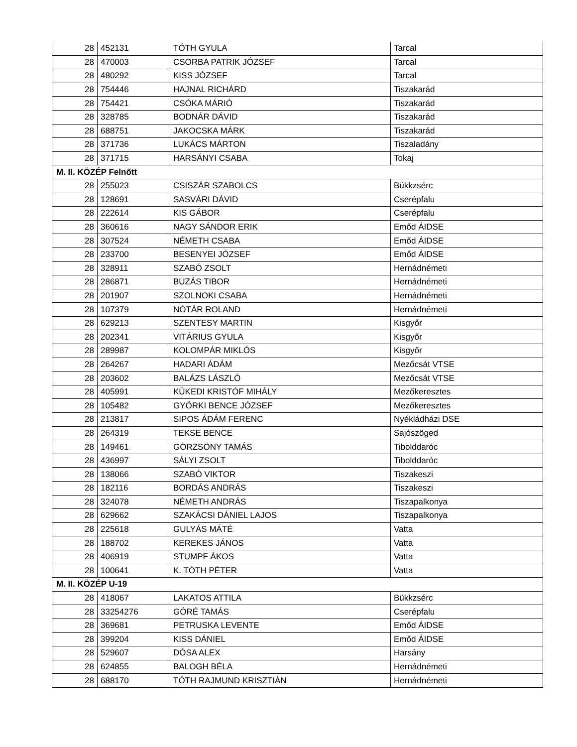| 28 | 452131 | TÓTH GYULA | Tarcal |
| 28 | 470003 | CSORBA PATRIK JÓZSEF | Tarcal |
| 28 | 480292 | KISS JÓZSEF | Tarcal |
| 28 | 754446 | HAJNAL RICHÁRD | Tiszakarád |
| 28 | 754421 | CSÓKA MÁRIÓ | Tiszakarád |
| 28 | 328785 | BODNÁR DÁVID | Tiszakarád |
| 28 | 688751 | JAKOCSKA MÁRK | Tiszakarád |
| 28 | 371736 | LUKÁCS MÁRTON | Tiszaladány |
| 28 | 371715 | HARSÁNYI CSABA | Tokaj |
| M. II. KÖZÉP Felnőtt | | | |
| 28 | 255023 | CSISZÁR SZABOLCS | Bükkzsérc |
| 28 | 128691 | SASVÁRI DÁVID | Cserépfalu |
| 28 | 222614 | KIS GÁBOR | Cserépfalu |
| 28 | 360616 | NAGY SÁNDOR ERIK | Emőd ÁIDSE |
| 28 | 307524 | NÉMETH CSABA | Emőd ÁIDSE |
| 28 | 233700 | BESENYEI JÓZSEF | Emőd ÁIDSE |
| 28 | 328911 | SZABÓ ZSOLT | Hernádnémeti |
| 28 | 286871 | BUZÁS TIBOR | Hernádnémeti |
| 28 | 201907 | SZOLNOKI CSABA | Hernádnémeti |
| 28 | 107379 | NÓTÁR ROLAND | Hernádnémeti |
| 28 | 629213 | SZENTESY MARTIN | Kisgyőr |
| 28 | 202341 | VITÁRIUS GYULA | Kisgyőr |
| 28 | 289987 | KOLOMPÁR MIKLÓS | Kisgyőr |
| 28 | 264267 | HADARI ÁDÁM | Mezőcsát VTSE |
| 28 | 203602 | BALÁZS LÁSZLÓ | Mezőcsát VTSE |
| 28 | 405991 | KÜKEDI KRISTÓF MIHÁLY | Mezőkeresztes |
| 28 | 105482 | GYÖRKI BENCE JÓZSEF | Mezőkeresztes |
| 28 | 213817 | SIPOS ÁDÁM FERENC | Nyékládházi DSE |
| 28 | 264319 | TEKSE BENCE | Sajószöged |
| 28 | 149461 | GÖRZSÖNY TAMÁS | Tibolddaróc |
| 28 | 436997 | SÁLYI ZSOLT | Tibolddaróc |
| 28 | 138066 | SZABÓ VIKTOR | Tiszakeszi |
| 28 | 182116 | BORDÁS ANDRÁS | Tiszakeszi |
| 28 | 324078 | NÉMETH ANDRÁS | Tiszapalkonya |
| 28 | 629662 | SZAKÁCSI DÁNIEL LAJOS | Tiszapalkonya |
| 28 | 225618 | GULYÁS MÁTÉ | Vatta |
| 28 | 188702 | KEREKES JÁNOS | Vatta |
| 28 | 406919 | STUMPF ÁKOS | Vatta |
| 28 | 100641 | K. TÓTH PÉTER | Vatta |
| M. II. KÖZÉP U-19 | | | |
| 28 | 418067 | LAKATOS ATTILA | Bükkzsérc |
| 28 | 33254276 | GÓRÉ TAMÁS | Cserépfalu |
| 28 | 369681 | PETRUSKA LEVENTE | Emőd ÁIDSE |
| 28 | 399204 | KISS DÁNIEL | Emőd ÁIDSE |
| 28 | 529607 | DÓSA ALEX | Harsány |
| 28 | 624855 | BALOGH BÉLA | Hernádnémeti |
| 28 | 688170 | TÓTH RAJMUND KRISZTIÁN | Hernádnémeti |